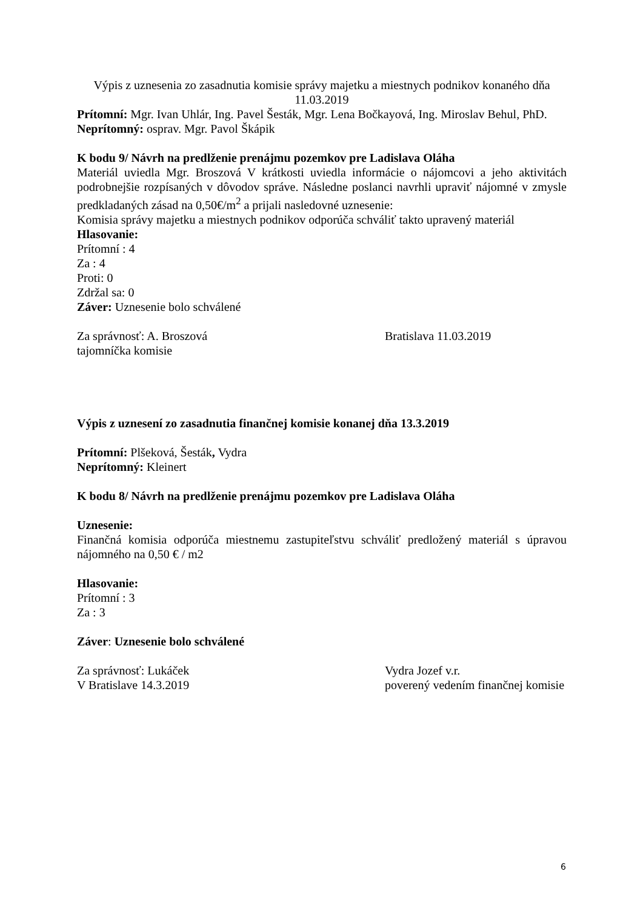Výpis z uznesenia zo zasadnutia komisie správy majetku a miestnych podnikov konaného dňa 11.03.2019
Prítomní: Mgr. Ivan Uhlár, Ing. Pavel Šesták, Mgr. Lena Bočkayová, Ing. Miroslav Behul, PhD.
Neprítomný: osprav. Mgr. Pavol Škápik
K bodu 9/ Návrh na predlženie prenájmu pozemkov pre Ladislava Oláha
Materiál uviedla Mgr. Broszová V krátkosti uviedla informácie o nájomcovi a jeho aktivitách podrobnejšie rozpísaných v dôvodov správe. Následne poslanci navrhli upraviť nájomné v zmysle predkladaných zásad na 0,50€/m<sup>2</sup> a prijali nasledovné uznesenie:
Komisia správy majetku a miestnych podnikov odporúča schváliť takto upravený materiál
Hlasovanie:
Prítomní : 4
Za : 4
Proti: 0
Zdržal sa: 0
Záver: Uznesenie bolo schválené
Za správnosť: A. Broszová Bratislava 11.03.2019
tajomníčka komisie
Výpis z uznesení zo zasadnutia finančnej komisie konanej dňa 13.3.2019
Prítomní: Plšeková, Šesták, Vydra
Neprítomný: Kleinert
K bodu 8/ Návrh na predlženie prenájmu pozemkov pre Ladislava Oláha
Uznesenie:
Finančná komisia odporúča miestnemu zastupiteľstvu schváliť predložený materiál s úpravou nájomného na 0,50 € / m2
Hlasovanie:
Prítomní : 3
Za : 3
Záver: Uznesenie bolo schválené
Za správnosť: Lukáček Vydra Jozef v.r.
V Bratislave 14.3.2019 poverený vedením finančnej komisie
6